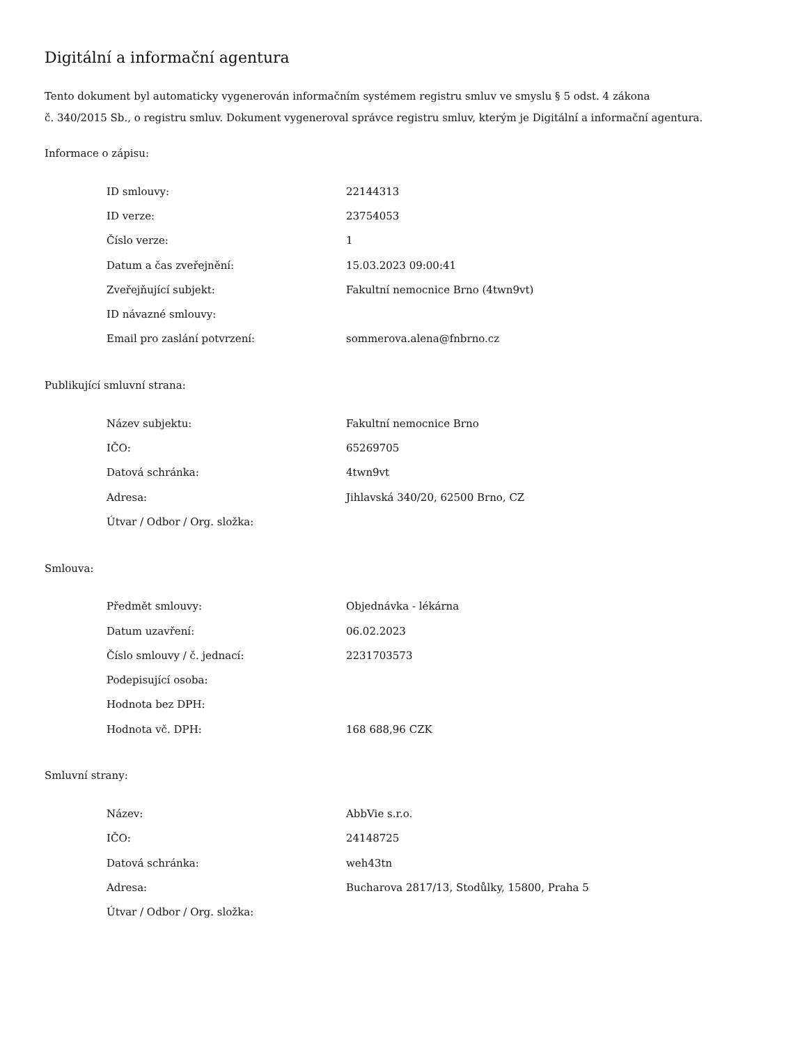Digitální a informační agentura
Tento dokument byl automaticky vygenerován informačním systémem registru smluv ve smyslu § 5 odst. 4 zákona
č. 340/2015 Sb., o registru smluv. Dokument vygeneroval správce registru smluv, kterým je Digitální a informační agentura.
Informace o zápisu:
| ID smlouvy: | 22144313 |
| ID verze: | 23754053 |
| Číslo verze: | 1 |
| Datum a čas zveřejnění: | 15.03.2023 09:00:41 |
| Zveřejňující subjekt: | Fakultní nemocnice Brno (4twn9vt) |
| ID návazné smlouvy: | |
| Email pro zaslání potvrzení: | sommerova.alena@fnbrno.cz |
Publikující smluvní strana:
| Název subjektu: | Fakultní nemocnice Brno |
| IČO: | 65269705 |
| Datová schránka: | 4twn9vt |
| Adresa: | Jihlavská 340/20, 62500 Brno, CZ |
| Útvar / Odbor / Org. složka: | |
Smlouva:
| Předmět smlouvy: | Objednávka - lékárna |
| Datum uzavření: | 06.02.2023 |
| Číslo smlouvy / č. jednací: | 2231703573 |
| Podepisující osoba: | |
| Hodnota bez DPH: | |
| Hodnota vč. DPH: | 168 688,96 CZK |
Smluvní strany:
| Název: | AbbVie s.r.o. |
| IČO: | 24148725 |
| Datová schránka: | weh43tn |
| Adresa: | Bucharova 2817/13, Stodůlky, 15800, Praha 5 |
| Útvar / Odbor / Org. složka: | |